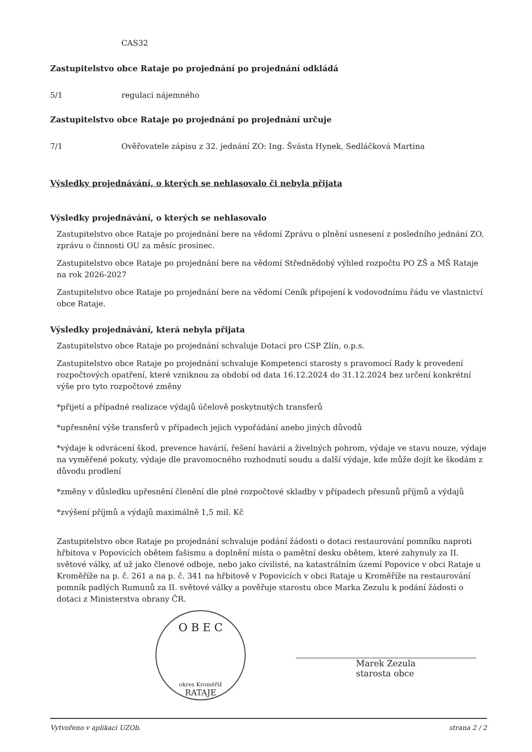CAS32
Zastupitelstvo obce Rataje po projednání po projednání odkládá
5/1 regulaci nájemného
Zastupitelstvo obce Rataje po projednání po projednání určuje
7/1 Ověřovatele zápisu z 32. jednání ZO: Ing. Švásta Hynek, Sedláčková Martina
Výsledky projednávání, o kterých se nehlasovalo či nebyla přijata
Výsledky projednávání, o kterých se nehlasovalo
Zastupitelstvo obce Rataje po projednání bere na vědomí Zprávu o plnění usnesení z posledního jednání ZO, zprávu o činnosti OU za měsíc prosinec.
Zastupitelstvo obce Rataje po projednání bere na vědomí Střednědobý výhled rozpočtu PO ZŠ a MŠ Rataje na rok 2026-2027
Zastupitelstvo obce Rataje po projednání bere na vědomí Ceník připojení k vodovodnímu řádu ve vlastnictví obce Rataje.
Výsledky projednávání, která nebyla přijata
Zastupitelstvo obce Rataje po projednání schvaluje Dotaci pro CSP Zlín, o.p.s.
Zastupitelstvo obce Rataje po projednání schvaluje Kompetenci starosty s pravomocí Rady k provedení rozpočtových opatření, které vzniknou za období od data 16.12.2024 do 31.12.2024 bez určení konkrétní výše pro tyto rozpočtové změny
*přijetí a případné realizace výdajů účelově poskytnutých transferů
*upřesnění výše transferů v případech jejich vypořádání anebo jiných důvodů
*výdaje k odvrácení škod, prevence havárií, řešení havárií a živelných pohrom, výdaje ve stavu nouze, výdaje na vyměřené pokuty, výdaje dle pravomocného rozhodnutí soudu a další výdaje, kde může dojít ke škodám z důvodu prodlení
*změny v důsledku upřesnění členění dle plné rozpočtové skladby v případech přesunů příjmů a výdajů
*zvýšení příjmů a výdajů maximálně 1,5 mil. Kč
Zastupitelstvo obce Rataje po projednání schvaluje podání žádosti o dotaci restaurování pomníku naproti hřbitova v Popovicích obětem fašismu a doplnění místa o pamětní desku obětem, které zahynuly za II. světové války, ať už jako členové odboje, nebo jako civilisté, na katastrálním území Popovice v obci Rataje u Kroměříže na p. č. 261 a na p. č. 341 na hřbitově v Popovicích v obci Rataje u Kroměříže na restaurování pomník padlých Rumunů za II. světové války a pověřuje starostu obce Marka Zezulu k podání žádosti o dotaci z Ministerstva obrany ČR.
O B E C
okres Kroměříž
RATAJE
Marek Zezula
starosta obce
Vytvořeno v aplikaci UZOb. strana 2 / 2